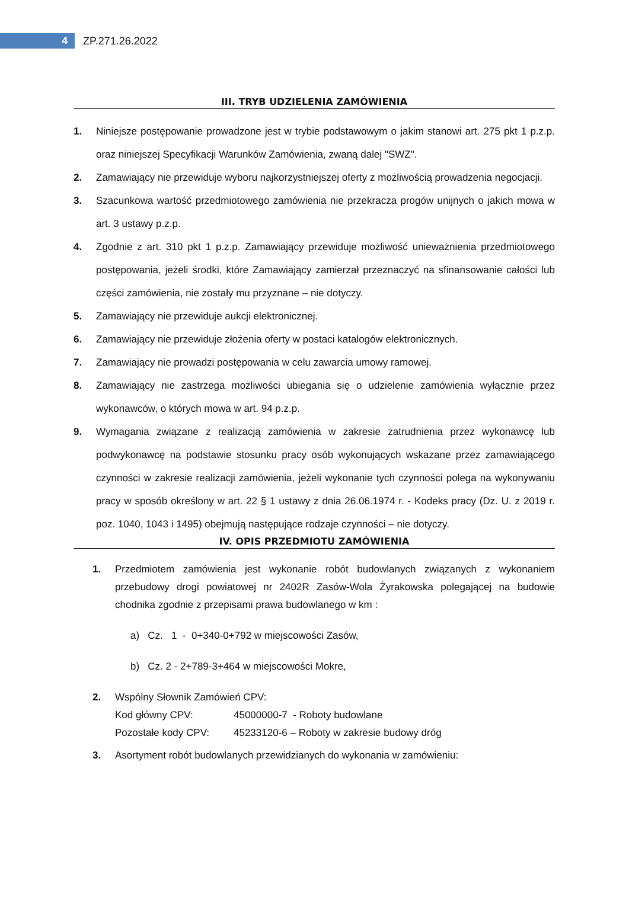4
ZP.271.26.2022
III. TRYB UDZIELENIA ZAMÓWIENIA
1. Niniejsze postępowanie prowadzone jest w trybie podstawowym o jakim stanowi art. 275 pkt 1 p.z.p. oraz niniejszej Specyfikacji Warunków Zamówienia, zwaną dalej "SWZ".
2. Zamawiający nie przewiduje wyboru najkorzystniejszej oferty z możliwością prowadzenia negocjacji.
3. Szacunkowa wartość przedmiotowego zamówienia nie przekracza progów unijnych o jakich mowa w art. 3 ustawy p.z.p.
4. Zgodnie z art. 310 pkt 1 p.z.p. Zamawiający przewiduje możliwość unieważnienia przedmiotowego postępowania, jeżeli środki, które Zamawiający zamierzał przeznaczyć na sfinansowanie całości lub części zamówienia, nie zostały mu przyznane – nie dotyczy.
5. Zamawiający nie przewiduje aukcji elektronicznej.
6. Zamawiający nie przewiduje złożenia oferty w postaci katalogów elektronicznych.
7. Zamawiający nie prowadzi postępowania w celu zawarcia umowy ramowej.
8. Zamawiający nie zastrzega możliwości ubiegania się o udzielenie zamówienia wyłącznie przez wykonawców, o których mowa w art. 94 p.z.p.
9. Wymagania związane z realizacją zamówienia w zakresie zatrudnienia przez wykonawcę lub podwykonawcę na podstawie stosunku pracy osób wykonujących wskazane przez zamawiającego czynności w zakresie realizacji zamówienia, jeżeli wykonanie tych czynności polega na wykonywaniu pracy w sposób określony w art. 22 § 1 ustawy z dnia 26.06.1974 r. - Kodeks pracy (Dz. U. z 2019 r. poz. 1040, 1043 i 1495) obejmują następujące rodzaje czynności – nie dotyczy.
IV. OPIS PRZEDMIOTU ZAMÓWIENIA
1. Przedmiotem zamówienia jest wykonanie robót budowlanych związanych z wykonaniem przebudowy drogi powiatowej nr 2402R Zasów-Wola Żyrakowska polegającej na budowie chodnika zgodnie z przepisami prawa budowlanego w km :
a) Cz. 1 - 0+340-0+792 w miejscowości Zasów,
b) Cz. 2 - 2+789-3+464 w miejscowości Mokre,
2. Wspólny Słownik Zamówień CPV:
Kod główny CPV: 45000000-7 - Roboty budowlane
Pozostałe kody CPV: 45233120-6 – Roboty w zakresie budowy dróg
3. Asortyment robót budowlanych przewidzianych do wykonania w zamówieniu: